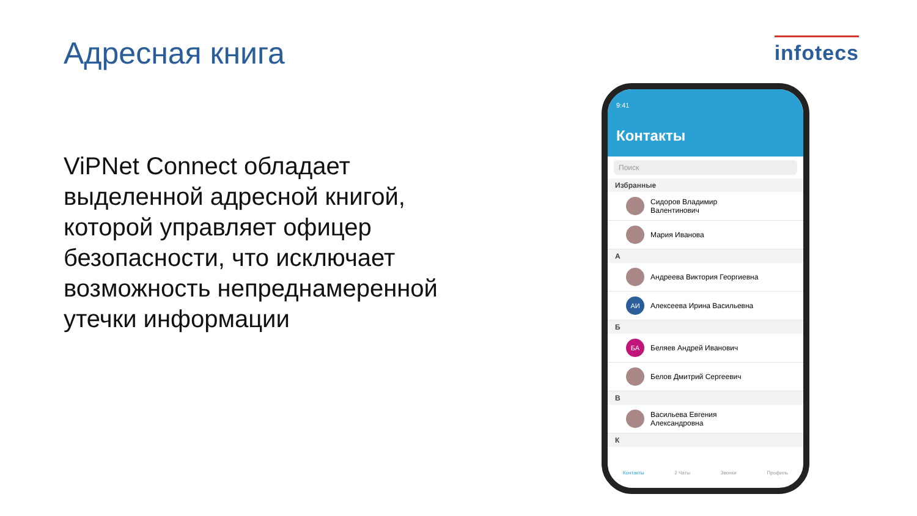Адресная книга
infotecs
ViPNet Connect обладает выделенной адресной книгой, которой управляет офицер безопасности, что исключает возможность непреднамеренной утечки информации
9:41
Контакты
Поиск
Избранные
Сидоров Владимир
Валентинович
Мария Иванова
А
Андреева Виктория Георгиевна
АИ
Алексеева Ирина Васильевна
Б
БА
Беляев Андрей Иванович
Белов Дмитрий Сергеевич
В
Васильева Евгения
Александровна
К
Контакты 2 Чаты Звонки Профиль